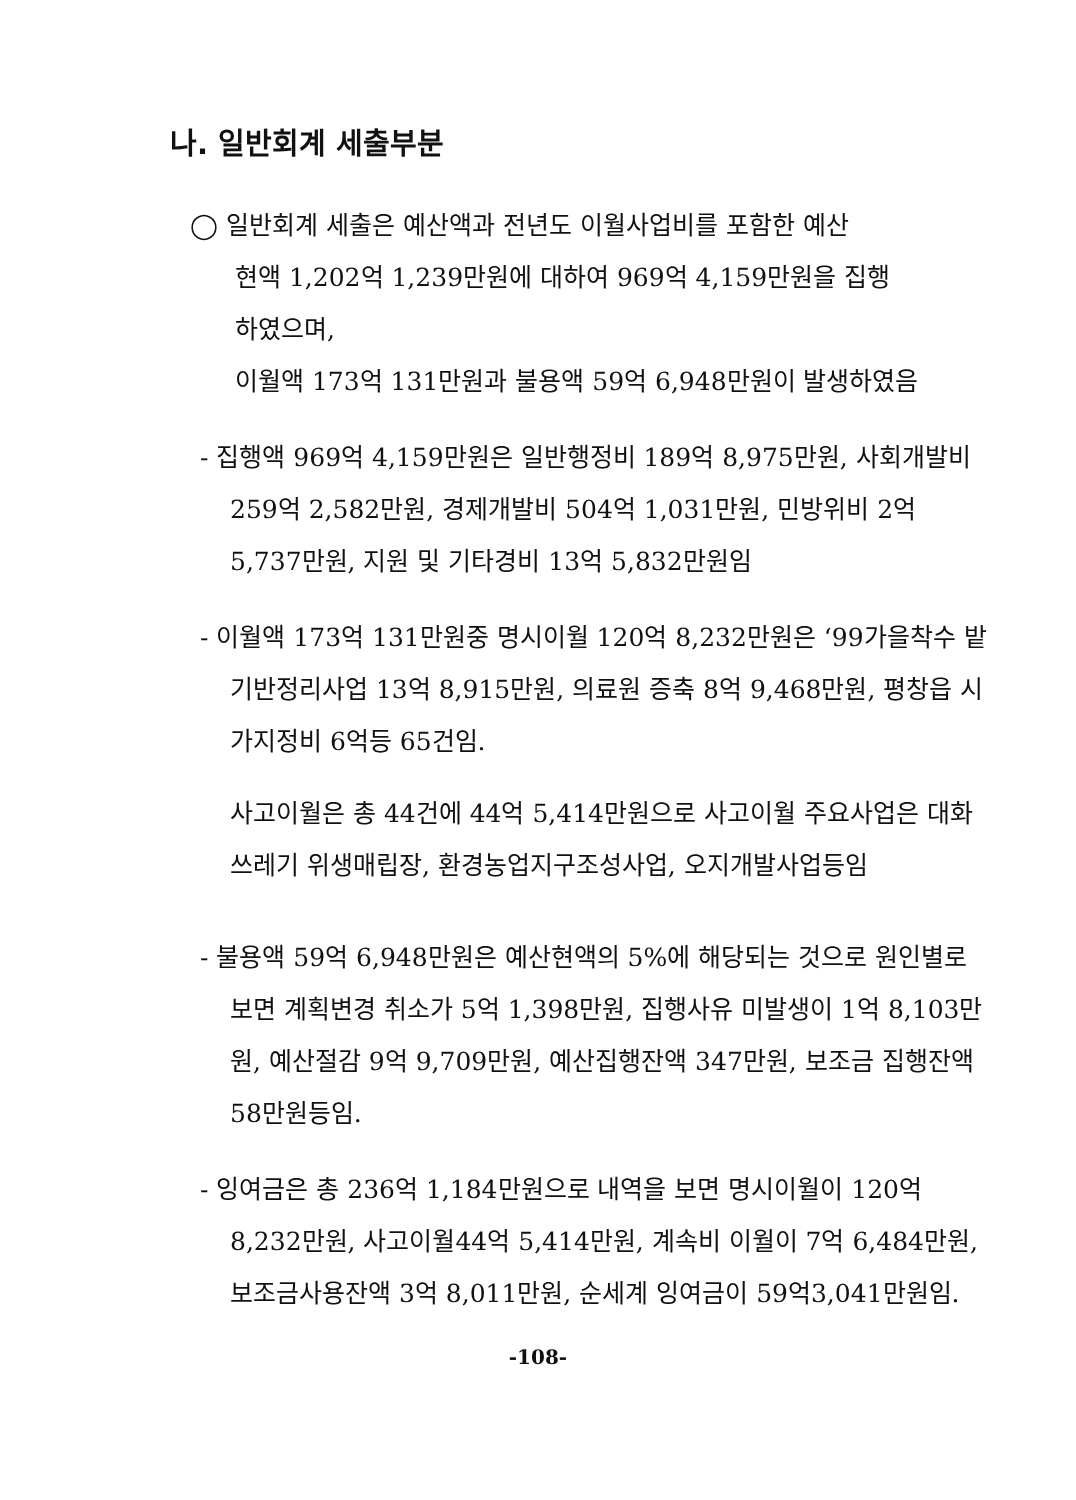나. 일반회계 세출부분
◯ 일반회계 세출은 예산액과 전년도 이월사업비를 포함한 예산
현액 1,202억 1,239만원에 대하여 969억 4,159만원을 집행
하였으며,
이월액 173억 131만원과 불용액 59억 6,948만원이 발생하였음
- 집행액 969억 4,159만원은 일반행정비 189억 8,975만원, 사회개발비 259억 2,582만원, 경제개발비 504억 1,031만원, 민방위비 2억 5,737만원, 지원 및 기타경비 13억 5,832만원임
- 이월액 173억 131만원중 명시이월 120억 8,232만원은 ‘99가을착수 밭기반정리사업 13억 8,915만원, 의료원 증축 8억 9,468만원, 평창읍 시가지정비 6억등 65건임.
사고이월은 총 44건에 44억 5,414만원으로 사고이월 주요사업은 대화쓰레기 위생매립장, 환경농업지구조성사업, 오지개발사업등임
- 불용액 59억 6,948만원은 예산현액의 5%에 해당되는 것으로 원인별로 보면 계획변경 취소가 5억 1,398만원, 집행사유 미발생이 1억 8,103만원, 예산절감 9억 9,709만원, 예산집행잔액 347만원, 보조금 집행잔액 58만원등임.
- 잉여금은 총 236억 1,184만원으로 내역을 보면 명시이월이 120억 8,232만원, 사고이월44억 5,414만원, 계속비 이월이 7억 6,484만원, 보조금사용잔액 3억 8,011만원, 순세계 잉여금이 59억3,041만원임.
-108-